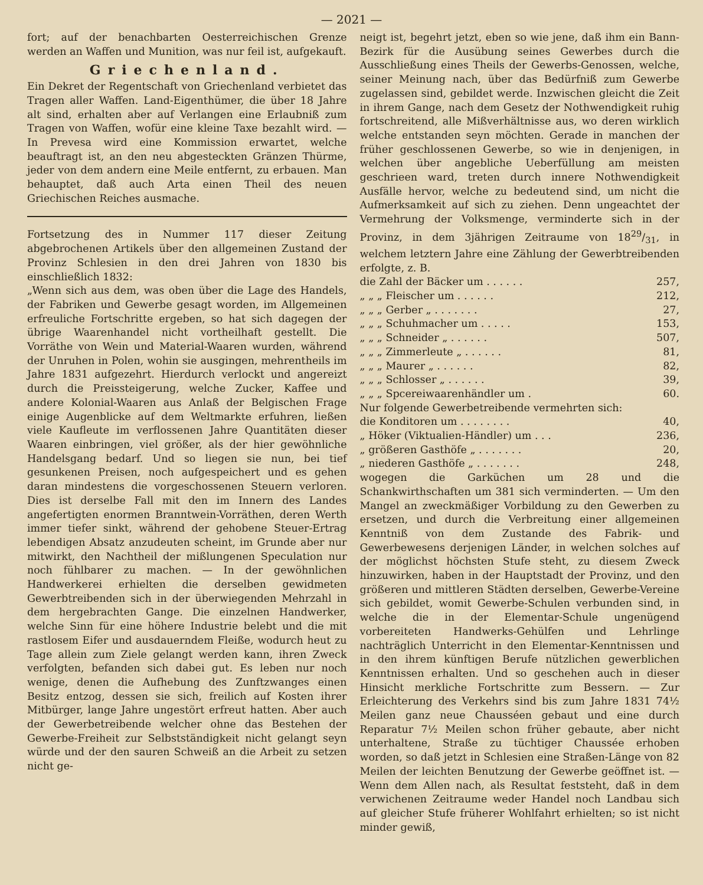— 2021 —
fort; auf der benachbarten Oesterreichischen Grenze werden an Waffen und Munition, was nur feil ist, aufgekauft.
Griechenland.
Ein Dekret der Regentschaft von Griechenland verbietet das Tragen aller Waffen. Land-Eigenthümer, die über 18 Jahre alt sind, erhalten aber auf Verlangen eine Erlaubniß zum Tragen von Waffen, wofür eine kleine Taxe bezahlt wird. — In Prevesa wird eine Kommission erwartet, welche beauftragt ist, an den neu abgesteckten Gränzen Thürme, jeder von dem andern eine Meile entfernt, zu erbauen. Man behauptet, daß auch Arta einen Theil des neuen Griechischen Reiches ausmache.
Fortsetzung des in Nummer 117 dieser Zeitung abgebrochenen Artikels über den allgemeinen Zustand der Provinz Schlesien in den drei Jahren von 1830 bis einschließlich 1832:
„Wenn sich aus dem, was oben über die Lage des Handels, der Fabriken und Gewerbe gesagt worden, im Allgemeinen erfreuliche Fortschritte ergeben, so hat sich dagegen der übrige Waarenhandel nicht vortheilhaft gestellt. Die Vorräthe von Wein und Material-Waaren wurden, während der Unruhen in Polen, wohin sie ausgingen, mehrentheils im Jahre 1831 aufgezehrt. Hierdurch verlockt und angereizt durch die Preissteigerung, welche Zucker, Kaffee und andere Kolonial-Waaren aus Anlaß der Belgischen Frage einige Augenblicke auf dem Weltmarkte erfuhren, ließen viele Kaufleute im verflossenen Jahre Quantitäten dieser Waaren einbringen, viel größer, als der hier gewöhnliche Handelsgang bedarf. Und so liegen sie nun, bei tief gesunkenen Preisen, noch aufgespeichert und es gehen daran mindestens die vorgeschossenen Steuern verloren. Dies ist derselbe Fall mit den im Innern des Landes angefertigten enormen Branntwein-Vorräthen, deren Werth immer tiefer sinkt, während der gehobene Steuer-Ertrag lebendigen Absatz anzudeuten scheint, im Grunde aber nur mitwirkt, den Nachtheil der mißlungenen Speculation nur noch fühlbarer zu machen. — In der gewöhnlichen Handwerkerei erhielten die derselben gewidmeten Gewerbtreibenden sich in der überwiegenden Mehrzahl in dem hergebrachten Gange. Die einzelnen Handwerker, welche Sinn für eine höhere Industrie belebt und die mit rastlosem Eifer und ausdauerndem Fleiße, wodurch heut zu Tage allein zum Ziele gelangt werden kann, ihren Zweck verfolgten, befanden sich dabei gut. Es leben nur noch wenige, denen die Aufhebung des Zunftzwanges einen Besitz entzog, dessen sie sich, freilich auf Kosten ihrer Mitbürger, lange Jahre ungestört erfreut hatten. Aber auch der Gewerbetreibende welcher ohne das Bestehen der Gewerbe-Freiheit zur Selbstständigkeit nicht gelangt seyn würde und der den sauren Schweiß an die Arbeit zu setzen nicht ge-
neigt ist, begehrt jetzt, eben so wie jene, daß ihm ein Bann-Bezirk für die Ausübung seines Gewerbes durch die Ausschließung eines Theils der Gewerbs-Genossen, welche, seiner Meinung nach, über das Bedürfniß zum Gewerbe zugelassen sind, gebildet werde. Inzwischen gleicht die Zeit in ihrem Gange, nach dem Gesetz der Nothwendigkeit ruhig fortschreitend, alle Mißverhältnisse aus, wo deren wirklich welche entstanden seyn möchten. Gerade in manchen der früher geschlossenen Gewerbe, so wie in denjenigen, in welchen über angebliche Ueberfüllung am meisten geschrieen ward, treten durch innere Nothwendigkeit Ausfälle hervor, welche zu bedeutend sind, um nicht die Aufmerksamkeit auf sich zu ziehen. Denn ungeachtet der Vermehrung der Volksmenge, verminderte sich in der Provinz, in dem 3jährigen Zeitraume von 1829/31, in welchem letztern Jahre eine Zählung der Gewerbtreibenden erfolgte, z. B.
| die Zahl der Bäcker um . . . . . . | 257, |
| „ „ „ Fleischer um . . . . . . | 212, |
| „ „ „ Gerber „ . . . . . . . | 27, |
| „ „ „ Schuhmacher um . . . . . | 153, |
| „ „ „ Schneider „ . . . . . . | 507, |
| „ „ „ Zimmerleute „ . . . . . . | 81, |
| „ „ „ Maurer „ . . . . . . | 82, |
| „ „ „ Schlosser „ . . . . . . | 39, |
| „ „ „ Spcereiwaarenhändler um . | 60. |
| Nur folgende Gewerbetreibende vermehrten sich: | |
| die Konditoren um . . . . . . . . | 40, |
| „ Höker (Viktualien-Händler) um . . . | 236, |
| „ größeren Gasthöfe „ . . . . . . . | 20, |
| „ niederen Gasthöfe „ . . . . . . . | 248, |
wogegen die Garküchen um 28 und die Schankwirthschaften um 381 sich verminderten. — Um den Mangel an zweckmäßiger Vorbildung zu den Gewerben zu ersetzen, und durch die Verbreitung einer allgemeinen Kenntniß von dem Zustande des Fabrik- und Gewerbewesens derjenigen Länder, in welchen solches auf der möglichst höchsten Stufe steht, zu diesem Zweck hinzuwirken, haben in der Hauptstadt der Provinz, und den größeren und mittleren Städten derselben, Gewerbe-Vereine sich gebildet, womit Gewerbe-Schulen verbunden sind, in welche die in der Elementar-Schule ungenügend vorbereiteten Handwerks-Gehülfen und Lehrlinge nachträglich Unterricht in den Elementar-Kenntnissen und in den ihrem künftigen Berufe nützlichen gewerblichen Kenntnissen erhalten. Und so geschehen auch in dieser Hinsicht merkliche Fortschritte zum Bessern. — Zur Erleichterung des Verkehrs sind bis zum Jahre 1831 74½ Meilen ganz neue Chausséen gebaut und eine durch Reparatur 7½ Meilen schon früher gebaute, aber nicht unterhaltene, Straße zu tüchtiger Chaussée erhoben worden, so daß jetzt in Schlesien eine Straßen-Länge von 82 Meilen der leichten Benutzung der Gewerbe geöffnet ist. — Wenn dem Allen nach, als Resultat feststeht, daß in dem verwichenen Zeitraume weder Handel noch Landbau sich auf gleicher Stufe früherer Wohlfahrt erhielten; so ist nicht minder gewiß,